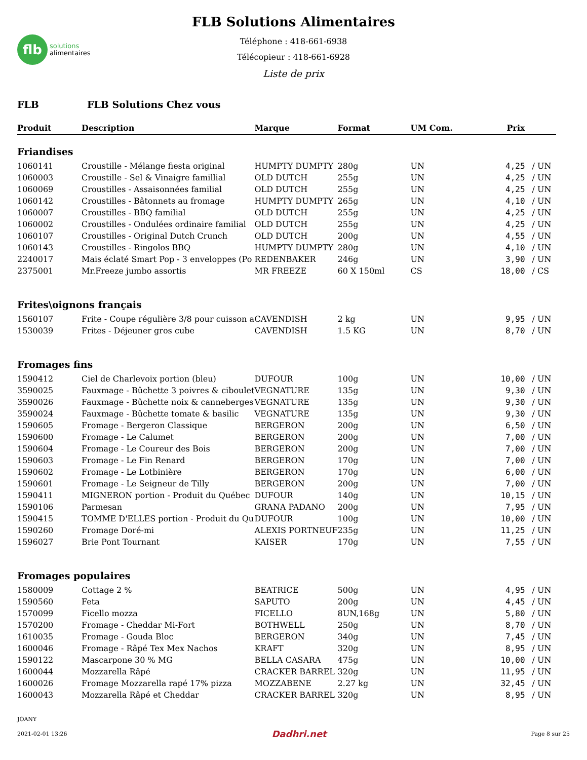flb
solutions
alimentaires
FLB Solutions Alimentaires
Téléphone : 418-661-6938
Télécopieur : 418-661-6928
Liste de prix
FLB FLB Solutions Chez vous
| Produit | Description | Marque | Format | UM Com. | Prix | |
| --- | --- | --- | --- | --- | --- | --- |
| Friandises | | | | | | |
| 1060141 | Croustille - Mélange fiesta original | HUMPTY DUMPTY | 280g | UN | 4,25 | / UN |
| 1060003 | Croustille - Sel & Vinaigre famillial | OLD DUTCH | 255g | UN | 4,25 | / UN |
| 1060069 | Croustilles - Assaisonnées familial | OLD DUTCH | 255g | UN | 4,25 | / UN |
| 1060142 | Croustilles - Bâtonnets au fromage | HUMPTY DUMPTY | 265g | UN | 4,10 | / UN |
| 1060007 | Croustilles - BBQ familial | OLD DUTCH | 255g | UN | 4,25 | / UN |
| 1060002 | Croustilles - Ondulées ordinaire familial | OLD DUTCH | 255g | UN | 4,25 | / UN |
| 1060107 | Croustilles - Original Dutch Crunch | OLD DUTCH | 200g | UN | 4,55 | / UN |
| 1060143 | Croustilles - Ringolos BBQ | HUMPTY DUMPTY | 280g | UN | 4,10 | / UN |
| 2240017 | Mais éclaté Smart Pop - 3 enveloppes (Po | REDENBAKER | 246g | UN | 3,90 | / UN |
| 2375001 | Mr.Freeze jumbo assortis | MR FREEZE | 60 X 150ml | CS | 18,00 | / CS |
| Frites\oignons français | | | | | | |
| 1560107 | Frite - Coupe régulière 3/8 pour cuisson a | CAVENDISH | 2 kg | UN | 9,95 | / UN |
| 1530039 | Frites - Déjeuner gros cube | CAVENDISH | 1.5 KG | UN | 8,70 | / UN |
| Fromages fins | | | | | | |
| 1590412 | Ciel de Charlevoix portion (bleu) | DUFOUR | 100g | UN | 10,00 | / UN |
| 3590025 | Fauxmage - Bûchette 3 poivres & ciboulet | VEGNATURE | 135g | UN | 9,30 | / UN |
| 3590026 | Fauxmage - Bûchette noix & canneberges | VEGNATURE | 135g | UN | 9,30 | / UN |
| 3590024 | Fauxmage - Bûchette tomate & basilic | VEGNATURE | 135g | UN | 9,30 | / UN |
| 1590605 | Fromage - Bergeron Classique | BERGERON | 200g | UN | 6,50 | / UN |
| 1590600 | Fromage - Le Calumet | BERGERON | 200g | UN | 7,00 | / UN |
| 1590604 | Fromage - Le Coureur des Bois | BERGERON | 200g | UN | 7,00 | / UN |
| 1590603 | Fromage - Le Fin Renard | BERGERON | 170g | UN | 7,00 | / UN |
| 1590602 | Fromage - Le Lotbinière | BERGERON | 170g | UN | 6,00 | / UN |
| 1590601 | Fromage - Le Seigneur de Tilly | BERGERON | 200g | UN | 7,00 | / UN |
| 1590411 | MIGNERON portion - Produit du Québec | DUFOUR | 140g | UN | 10,15 | / UN |
| 1590106 | Parmesan | GRANA PADANO | 200g | UN | 7,95 | / UN |
| 1590415 | TOMME D'ELLES portion - Produit du Qu | DUFOUR | 100g | UN | 10,00 | / UN |
| 1590260 | Fromage Doré-mi | ALEXIS PORTNEUF | 235g | UN | 11,25 | / UN |
| 1596027 | Brie Pont Tournant | KAISER | 170g | UN | 7,55 | / UN |
| Fromages populaires | | | | | | |
| 1580009 | Cottage 2 % | BEATRICE | 500g | UN | 4,95 | / UN |
| 1590560 | Feta | SAPUTO | 200g | UN | 4,45 | / UN |
| 1570099 | Ficello mozza | FICELLO | 8UN,168g | UN | 5,80 | / UN |
| 1570200 | Fromage - Cheddar Mi-Fort | BOTHWELL | 250g | UN | 8,70 | / UN |
| 1610035 | Fromage - Gouda Bloc | BERGERON | 340g | UN | 7,45 | / UN |
| 1600046 | Fromage - Râpé Tex Mex Nachos | KRAFT | 320g | UN | 8,95 | / UN |
| 1590122 | Mascarpone 30 % MG | BELLA CASARA | 475g | UN | 10,00 | / UN |
| 1600044 | Mozzarella Râpé | CRACKER BARREL | 320g | UN | 11,95 | / UN |
| 1600026 | Fromage Mozzarella rapé 17% pizza | MOZZABENE | 2.27 kg | UN | 32,45 | / UN |
| 1600043 | Mozzarella Râpé et Cheddar | CRACKER BARREL | 320g | UN | 8,95 | / UN |
JOANY
2021-02-01 13:26 Dadhri.net Page 8 sur 25